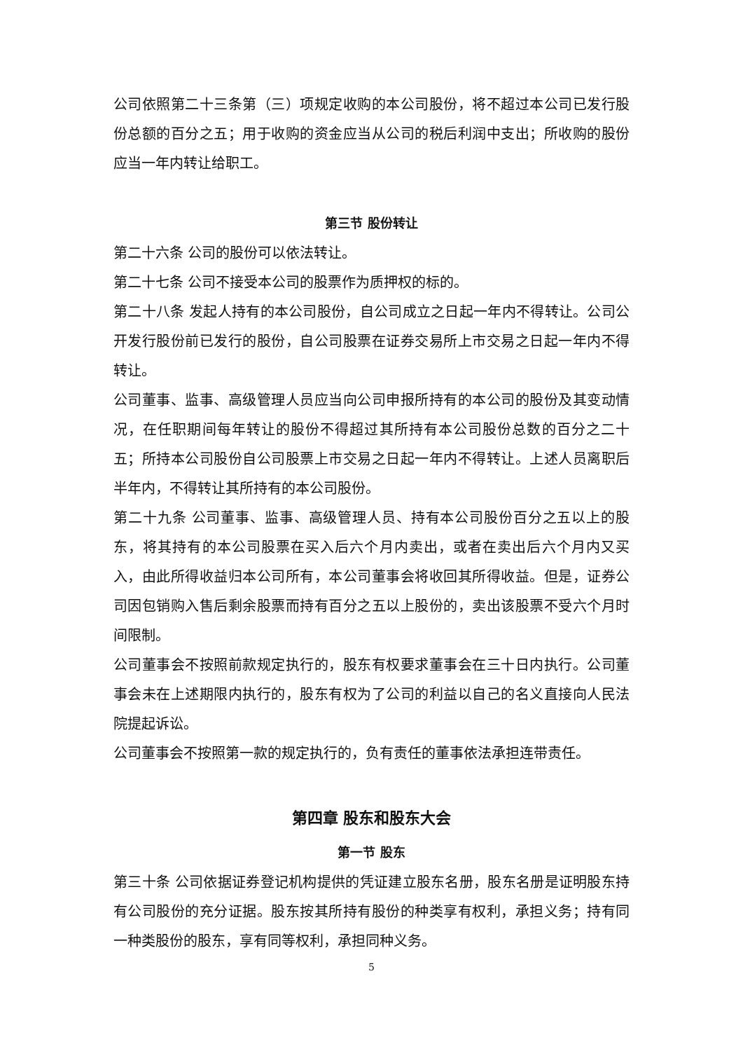公司依照第二十三条第（三）项规定收购的本公司股份，将不超过本公司已发行股份总额的百分之五；用于收购的资金应当从公司的税后利润中支出；所收购的股份应当一年内转让给职工。
第三节 股份转让
第二十六条 公司的股份可以依法转让。
第二十七条 公司不接受本公司的股票作为质押权的标的。
第二十八条 发起人持有的本公司股份，自公司成立之日起一年内不得转让。公司公开发行股份前已发行的股份，自公司股票在证券交易所上市交易之日起一年内不得转让。
公司董事、监事、高级管理人员应当向公司申报所持有的本公司的股份及其变动情况，在任职期间每年转让的股份不得超过其所持有本公司股份总数的百分之二十五；所持本公司股份自公司股票上市交易之日起一年内不得转让。上述人员离职后半年内，不得转让其所持有的本公司股份。
第二十九条 公司董事、监事、高级管理人员、持有本公司股份百分之五以上的股东，将其持有的本公司股票在买入后六个月内卖出，或者在卖出后六个月内又买入，由此所得收益归本公司所有，本公司董事会将收回其所得收益。但是，证券公司因包销购入售后剩余股票而持有百分之五以上股份的，卖出该股票不受六个月时间限制。
公司董事会不按照前款规定执行的，股东有权要求董事会在三十日内执行。公司董事会未在上述期限内执行的，股东有权为了公司的利益以自己的名义直接向人民法院提起诉讼。
公司董事会不按照第一款的规定执行的，负有责任的董事依法承担连带责任。
第四章 股东和股东大会
第一节 股东
第三十条 公司依据证券登记机构提供的凭证建立股东名册，股东名册是证明股东持有公司股份的充分证据。股东按其所持有股份的种类享有权利，承担义务；持有同一种类股份的股东，享有同等权利，承担同种义务。
5